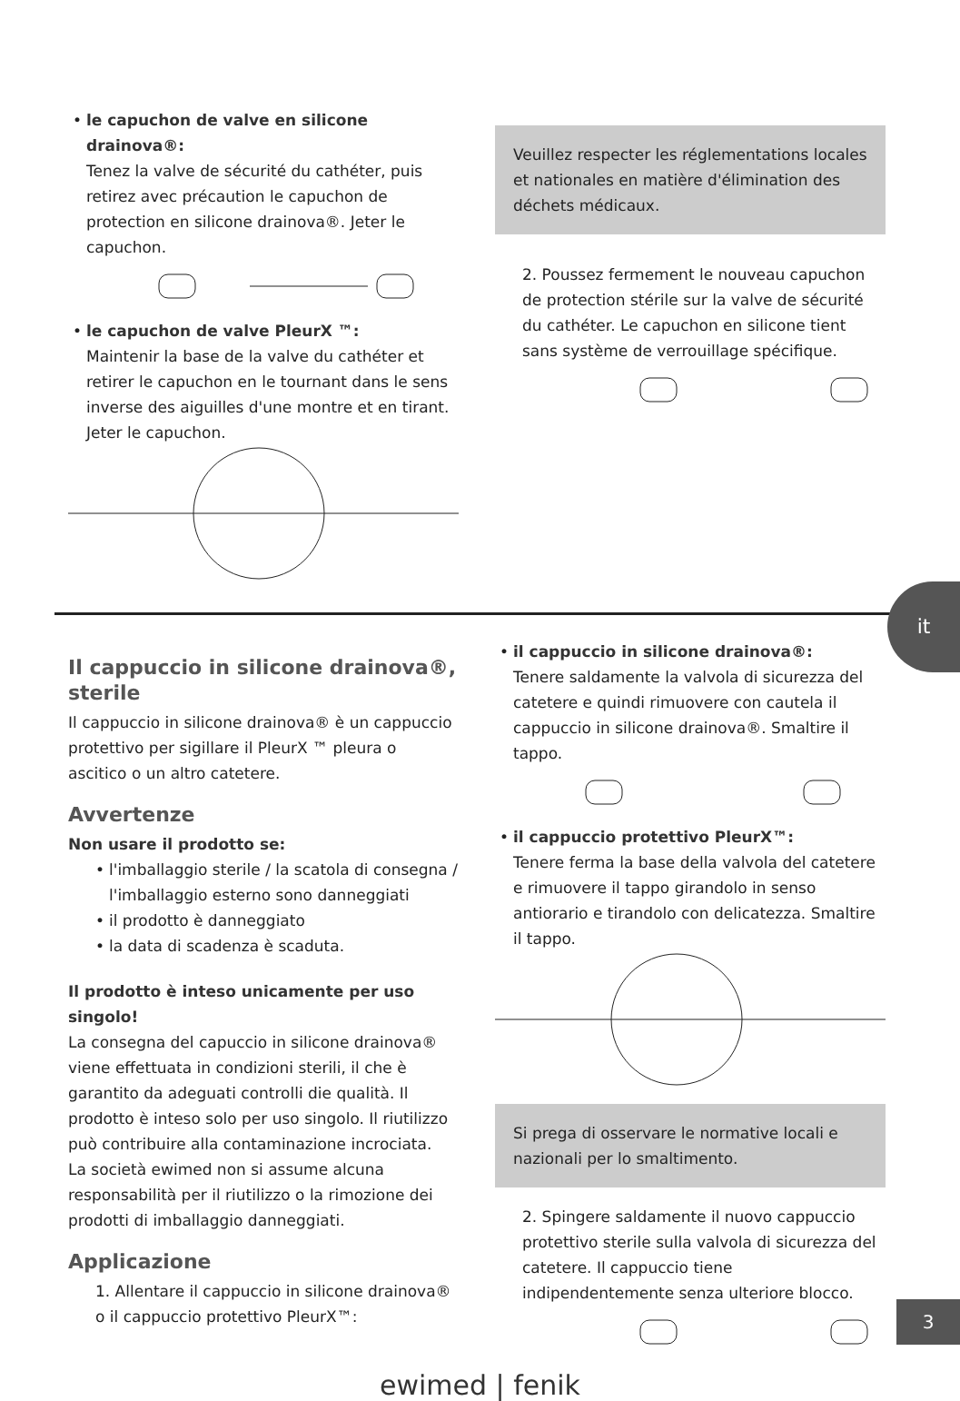• le capuchon de valve en silicone drainova®:
Tenez la valve de sécurité du cathéter, puis retirez avec précaution le capuchon de protection en silicone drainova®. Jeter le capuchon.
• le capuchon de valve PleurX ™:
Maintenir la base de la valve du cathéter et retirer le capuchon en le tournant dans le sens inverse des aiguilles d'une montre et en tirant. Jeter le capuchon.
Veuillez respecter les réglementations locales et nationales en matière d'élimination des déchets médicaux.
2. Poussez fermement le nouveau capuchon de protection stérile sur la valve de sécurité du cathéter. Le capuchon en silicone tient sans système de verrouillage spécifique.
it
Il cappuccio in silicone drainova®, sterile
Il cappuccio in silicone drainova® è un cappuccio protettivo per sigillare il PleurX ™ pleura o ascitico o un altro catetere.
Avvertenze
Non usare il prodotto se:
• l'imballaggio sterile / la scatola di consegna / l'imballaggio esterno sono danneggiati
• il prodotto è danneggiato
• la data di scadenza è scaduta.
Il prodotto è inteso unicamente per uso singolo!
La consegna del capuccio in silicone drainova® viene effettuata in condizioni sterili, il che è garantito da adeguati controlli die qualità. Il prodotto è inteso solo per uso singolo. Il riutilizzo può contribuire alla contaminazione incrociata.
La società ewimed non si assume alcuna responsabilità per il riutilizzo o la rimozione dei prodotti di imballaggio danneggiati.
Applicazione
1. Allentare il cappuccio in silicone drainova® o il cappuccio protettivo PleurX™:
• il cappuccio in silicone drainova®:
Tenere saldamente la valvola di sicurezza del catetere e quindi rimuovere con cautela il cappuccio in silicone drainova®. Smaltire il tappo.
• il cappuccio protettivo PleurX™:
Tenere ferma la base della valvola del catetere e rimuovere il tappo girandolo in senso antiorario e tirandolo con delicatezza. Smaltire il tappo.
Si prega di osservare le normative locali e nazionali per lo smaltimento.
2. Spingere saldamente il nuovo cappuccio protettivo sterile sulla valvola di sicurezza del catetere. Il cappuccio tiene indipendentemente senza ulteriore blocco.
ewimed | fenik
3